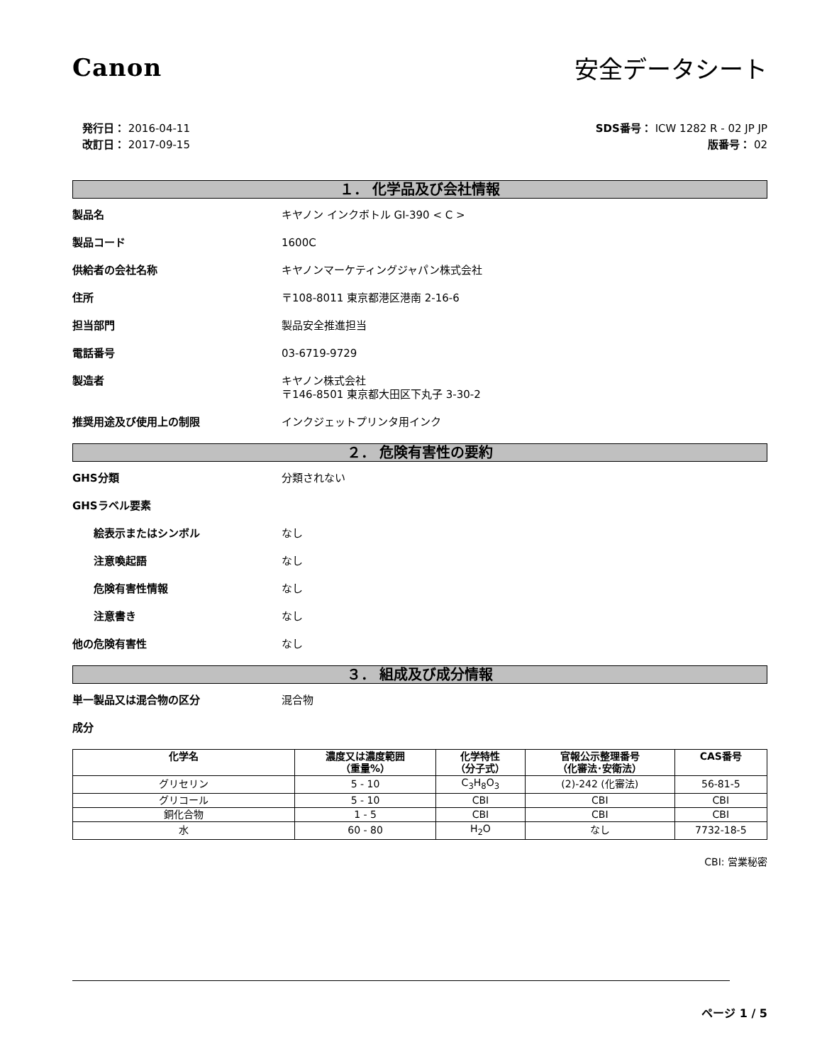Canon 安全データシート
発行日： 2016-04-11
改訂日： 2017-09-15
SDS番号： ICW 1282 R - 02 JP JP
版番号： 02
１． 化学品及び会社情報
製品名 キヤノン インクボトル GI-390 < C >
製品コード 1600C
供給者の会社名称 キヤノンマーケティングジャパン株式会社
住所 〒108-8011 東京都港区港南 2-16-6
担当部門 製品安全推進担当
電話番号 03-6719-9729
製造者 キヤノン株式会社
〒146-8501 東京都大田区下丸子 3-30-2
推奨用途及び使用上の制限 インクジェットプリンタ用インク
２． 危険有害性の要約
GHS分類 分類されない
GHSラベル要素
絵表示またはシンボル なし
注意喚起語 なし
危険有害性情報 なし
注意書き なし
他の危険有害性 なし
３． 組成及び成分情報
単一製品又は混合物の区分 混合物
成分
| 化学名 | 濃度又は濃度範囲 （重量%） | 化学特性 （分子式） | 官報公示整理番号 （化審法･安衛法） | CAS番号 |
| --- | --- | --- | --- | --- |
| グリセリン | 5 - 10 | C<sub>3</sub>H<sub>8</sub>O<sub>3</sub> | (2)-242 (化審法) | 56-81-5 |
| グリコール | 5 - 10 | CBI | CBI | CBI |
| 銅化合物 | 1 - 5 | CBI | CBI | CBI |
| 水 | 60 - 80 | H<sub>2</sub>O | なし | 7732-18-5 |
CBI: 営業秘密
ページ 1 / 5